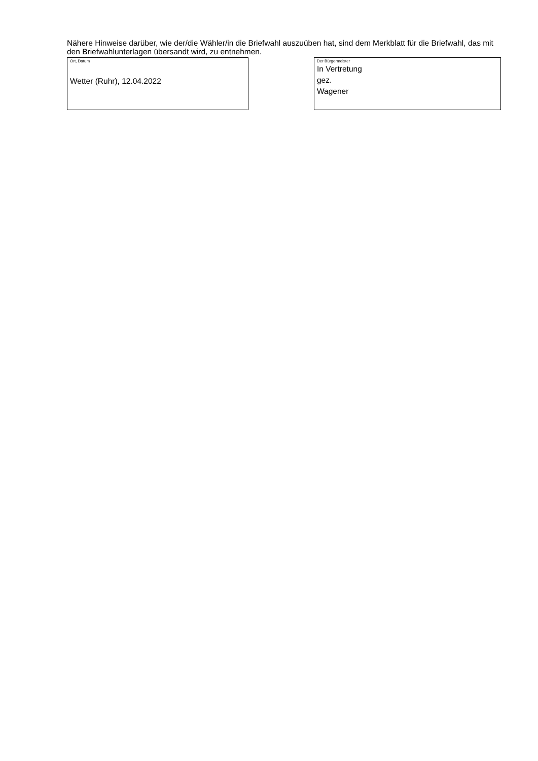Nähere Hinweise darüber, wie der/die Wähler/in die Briefwahl auszuüben hat, sind dem Merkblatt für die Briefwahl, das mit den Briefwahlunterlagen übersandt wird, zu entnehmen.
Ort, Datum
Wetter (Ruhr), 12.04.2022
Der Bürgermeister
In Vertretung
gez.
Wagener